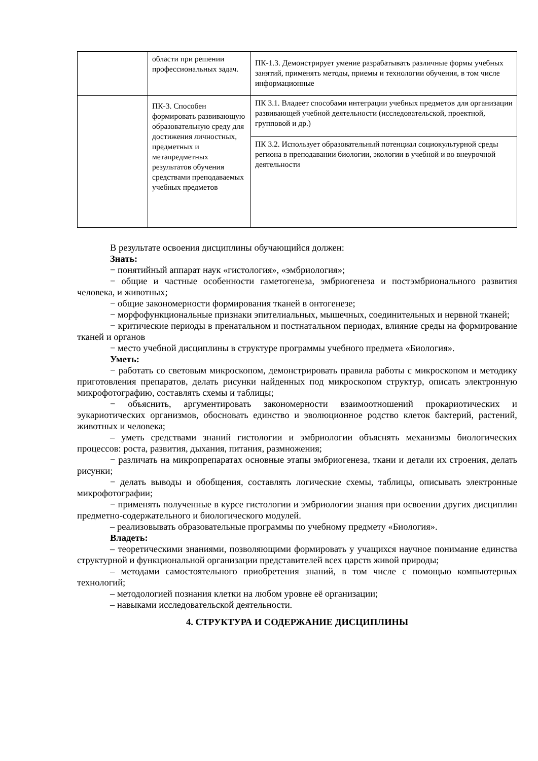| | области при решении профессиональных задач. | ПК-1.3. Демонстрирует умение разрабатывать различные формы учебных занятий, применять методы, приемы и технологии обучения, в том числе информационные |
| | ПК-3. Способен формировать развивающую образовательную среду для достижения личностных, предметных и метапредметных результатов обучения средствами преподаваемых учебных предметов | ПК 3.1. Владеет способами интеграции учебных предметов для организации развивающей учебной деятельности (исследовательской, проектной, групповой и др.) |
| | | ПК 3.2. Использует образовательный потенциал социокультурной среды региона в преподавании биологии, экологии в учебной и во внеурочной деятельности |
В результате освоения дисциплины обучающийся должен:
Знать:
− понятийный аппарат наук «гистология», «эмбриология»;
− общие и частные особенности гаметогенеза, эмбриогенеза и постэмбрионального развития человека, и животных;
− общие закономерности формирования тканей в онтогенезе;
− морфофункциональные признаки эпителиальных, мышечных, соединительных и нервной тканей;
− критические периоды в пренатальном и постнатальном периодах, влияние среды на формирование тканей и органов
− место учебной дисциплины в структуре программы учебного предмета «Биология».
Уметь:
− работать со световым микроскопом, демонстрировать правила работы с микроскопом и методику приготовления препаратов, делать рисунки найденных под микроскопом структур, описать электронную микрофотографию, составлять схемы и таблицы;
− объяснить, аргументировать закономерности взаимоотношений прокариотических и эукариотических организмов, обосновать единство и эволюционное родство клеток бактерий, растений, животных и человека;
– уметь средствами знаний гистологии и эмбриологии объяснять механизмы биологических процессов: роста, развития, дыхания, питания, размножения;
− различать на микропрепаратах основные этапы эмбриогенеза, ткани и детали их строения, делать рисунки;
− делать выводы и обобщения, составлять логические схемы, таблицы, описывать электронные микрофотографии;
− применять полученные в курсе гистологии и эмбриологии знания при освоении других дисциплин предметно-содержательного и биологического модулей.
– реализовывать образовательные программы по учебному предмету «Биология».
Владеть:
– теоретическими знаниями, позволяющими формировать у учащихся научное понимание единства структурной и функциональной организации представителей всех царств живой природы;
– методами самостоятельного приобретения знаний, в том числе с помощью компьютерных технологий;
– методологией познания клетки на любом уровне её организации;
– навыками исследовательской деятельности.
4. СТРУКТУРА И СОДЕРЖАНИЕ ДИСЦИПЛИНЫ